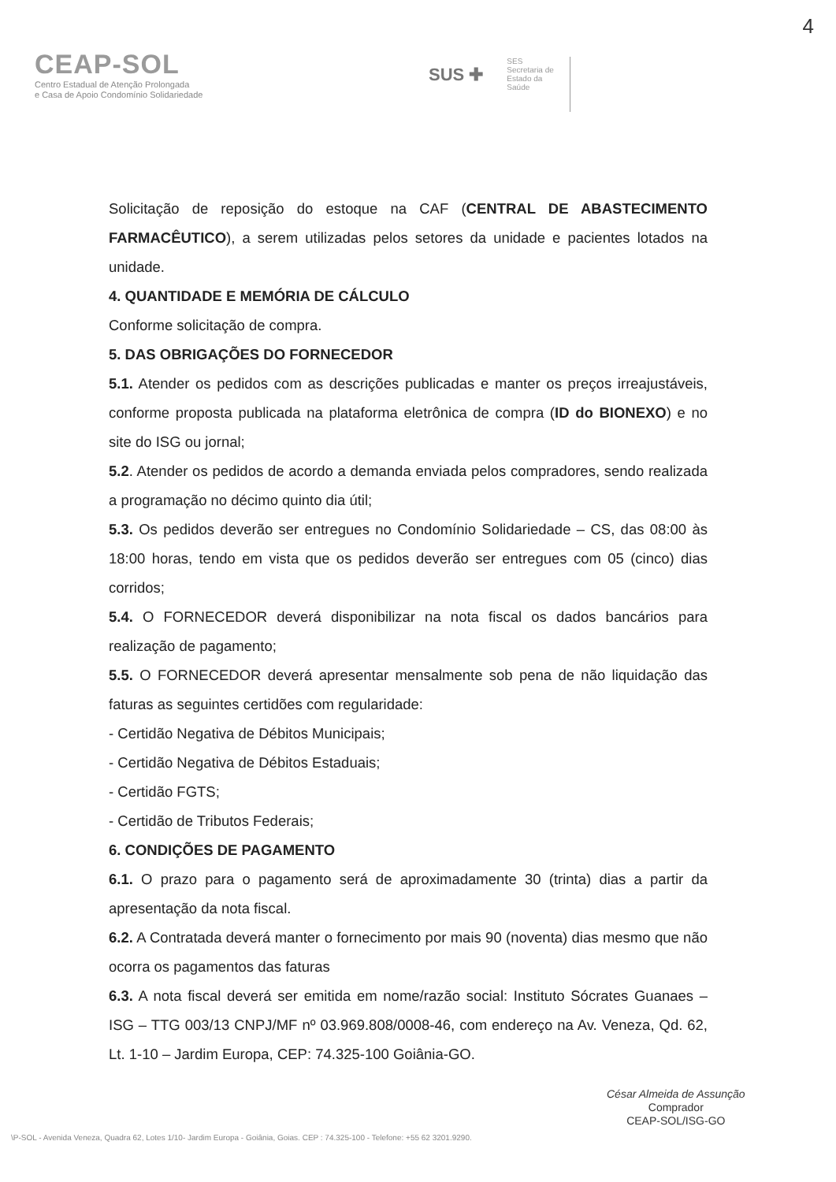4
CEAP-SOL
Centro Estadual de Atenção Prolongada
e Casa de Apoio Condomínio Solidariedade
SUS ✚
SES
Secretaria de
Estado da
Saúde
Solicitação de reposição do estoque na CAF (CENTRAL DE ABASTECIMENTO FARMACÊUTICO), a serem utilizadas pelos setores da unidade e pacientes lotados na unidade.
4. QUANTIDADE E MEMÓRIA DE CÁLCULO
Conforme solicitação de compra.
5. DAS OBRIGAÇÕES DO FORNECEDOR
5.1. Atender os pedidos com as descrições publicadas e manter os preços irreajustáveis, conforme proposta publicada na plataforma eletrônica de compra (ID do BIONEXO) e no site do ISG ou jornal;
5.2. Atender os pedidos de acordo a demanda enviada pelos compradores, sendo realizada a programação no décimo quinto dia útil;
5.3. Os pedidos deverão ser entregues no Condomínio Solidariedade – CS, das 08:00 às 18:00 horas, tendo em vista que os pedidos deverão ser entregues com 05 (cinco) dias corridos;
5.4. O FORNECEDOR deverá disponibilizar na nota fiscal os dados bancários para realização de pagamento;
5.5. O FORNECEDOR deverá apresentar mensalmente sob pena de não liquidação das faturas as seguintes certidões com regularidade:
- Certidão Negativa de Débitos Municipais;
- Certidão Negativa de Débitos Estaduais;
- Certidão FGTS;
- Certidão de Tributos Federais;
6. CONDIÇÕES DE PAGAMENTO
6.1. O prazo para o pagamento será de aproximadamente 30 (trinta) dias a partir da apresentação da nota fiscal.
6.2. A Contratada deverá manter o fornecimento por mais 90 (noventa) dias mesmo que não ocorra os pagamentos das faturas
6.3. A nota fiscal deverá ser emitida em nome/razão social: Instituto Sócrates Guanaes – ISG – TTG 003/13 CNPJ/MF nº 03.969.808/0008-46, com endereço na Av. Veneza, Qd. 62, Lt. 1-10 – Jardim Europa, CEP: 74.325-100 Goiânia-GO.
César Almeida de Assunção
Comprador
CEAP-SOL/ISG-GO
\P-SOL - Avenida Veneza, Quadra 62, Lotes 1/10- Jardim Europa - Goiânia, Goias. CEP : 74.325-100 - Telefone: +55 62 3201.9290.